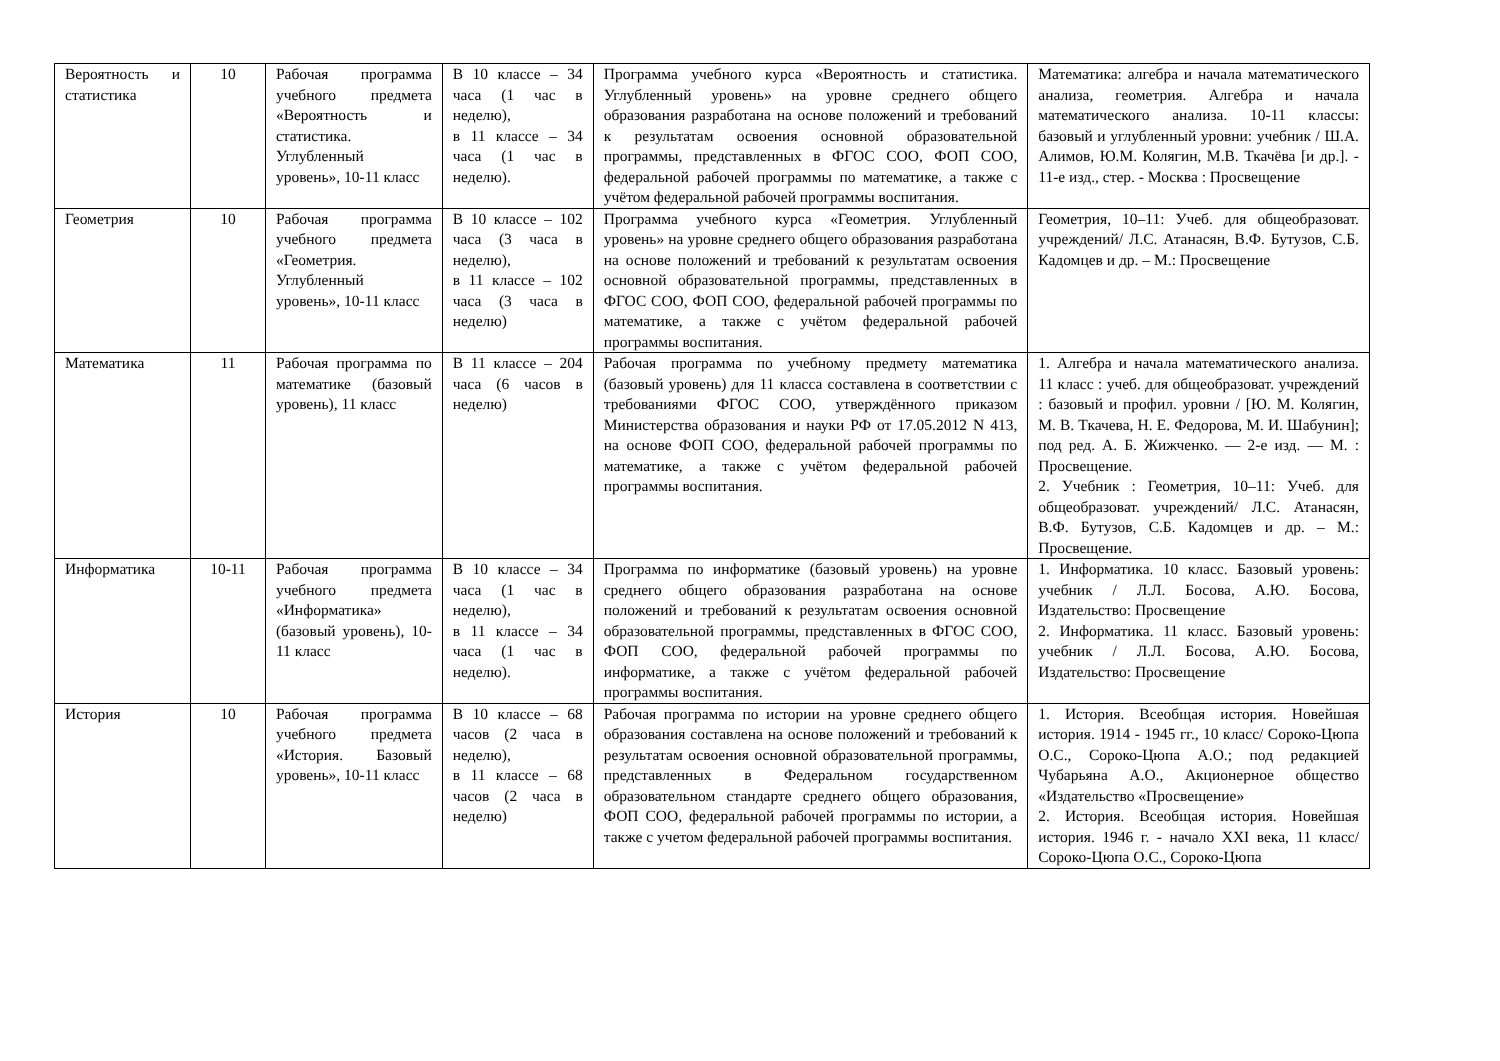| Вероятность и статистика | 10 | Рабочая программа учебного предмета «Вероятность и статистика. Углубленный уровень», 10-11 класс | В 10 классе – 34 часа (1 час в неделю), в 11 классе – 34 часа (1 час в неделю). | Программа учебного курса «Вероятность и статистика. Углубленный уровень» на уровне среднего общего образования разработана на основе положений и требований к результатам освоения основной образовательной программы, представленных в ФГОС СОО, ФОП СОО, федеральной рабочей программы по математике, а также с учётом федеральной рабочей программы воспитания. | Математика: алгебра и начала математического анализа, геометрия. Алгебра и начала математического анализа. 10-11 классы: базовый и углубленный уровни: учебник / Ш.А. Алимов, Ю.М. Колягин, М.В. Ткачёва [и др.]. - 11-е изд., стер. - Москва : Просвещение |
| Геометрия | 10 | Рабочая программа учебного предмета «Геометрия. Углубленный уровень», 10-11 класс | В 10 классе – 102 часа (3 часа в неделю), в 11 классе – 102 часа (3 часа в неделю) | Программа учебного курса «Геометрия. Углубленный уровень» на уровне среднего общего образования разработана на основе положений и требований к результатам освоения основной образовательной программы, представленных в ФГОС СОО, ФОП СОО, федеральной рабочей программы по математике, а также с учётом федеральной рабочей программы воспитания. | Геометрия, 10–11: Учеб. для общеобразоват. учреждений/ Л.С. Атанасян, В.Ф. Бутузов, С.Б. Кадомцев и др. – М.: Просвещение |
| Математика | 11 | Рабочая программа по математике (базовый уровень), 11 класс | В 11 классе – 204 часа (6 часов в неделю) | Рабочая программа по учебному предмету математика (базовый уровень) для 11 класса составлена в соответствии с требованиями ФГОС СОО, утверждённого приказом Министерства образования и науки РФ от 17.05.2012 N 413, на основе ФОП СОО, федеральной рабочей программы по математике, а также с учётом федеральной рабочей программы воспитания. | 1. Алгебра и начала математического анализа. 11 класс : учеб. для общеобразоват. учреждений : базовый и профил. уровни / [Ю. М. Колягин, М. В. Ткачева, Н. Е. Федорова, М. И. Шабунин]; под ред. А. Б. Жижченко. — 2-е изд. — М. : Просвещение. 2. Учебник : Геометрия, 10–11: Учеб. для общеобразоват. учреждений/ Л.С. Атанасян, В.Ф. Бутузов, С.Б. Кадомцев и др. – М.: Просвещение. |
| Информатика | 10-11 | Рабочая программа учебного предмета «Информатика» (базовый уровень), 10-11 класс | В 10 классе – 34 часа (1 час в неделю), в 11 классе – 34 часа (1 час в неделю). | Программа по информатике (базовый уровень) на уровне среднего общего образования разработана на основе положений и требований к результатам освоения основной образовательной программы, представленных в ФГОС СОО, ФОП СОО, федеральной рабочей программы по информатике, а также с учётом федеральной рабочей программы воспитания. | 1. Информатика. 10 класс. Базовый уровень: учебник / Л.Л. Босова, А.Ю. Босова, Издательство: Просвещение 2. Информатика. 11 класс. Базовый уровень: учебник / Л.Л. Босова, А.Ю. Босова, Издательство: Просвещение |
| История | 10 | Рабочая программа учебного предмета «История. Базовый уровень», 10-11 класс | В 10 классе – 68 часов (2 часа в неделю), в 11 классе – 68 часов (2 часа в неделю) | Рабочая программа по истории на уровне среднего общего образования составлена на основе положений и требований к результатам освоения основной образовательной программы, представленных в Федеральном государственном образовательном стандарте среднего общего образования, ФОП СОО, федеральной рабочей программы по истории, а также с учетом федеральной рабочей программы воспитания. | 1. История. Всеобщая история. Новейшая история. 1914 - 1945 гг., 10 класс/ Сороко-Цюпа О.С., Сороко-Цюпа А.О.; под редакцией Чубарьяна А.О., Акционерное общество «Издательство «Просвещение» 2. История. Всеобщая история. Новейшая история. 1946 г. - начало XXI века, 11 класс/ Сороко-Цюпа О.С., Сороко-Цюпа |